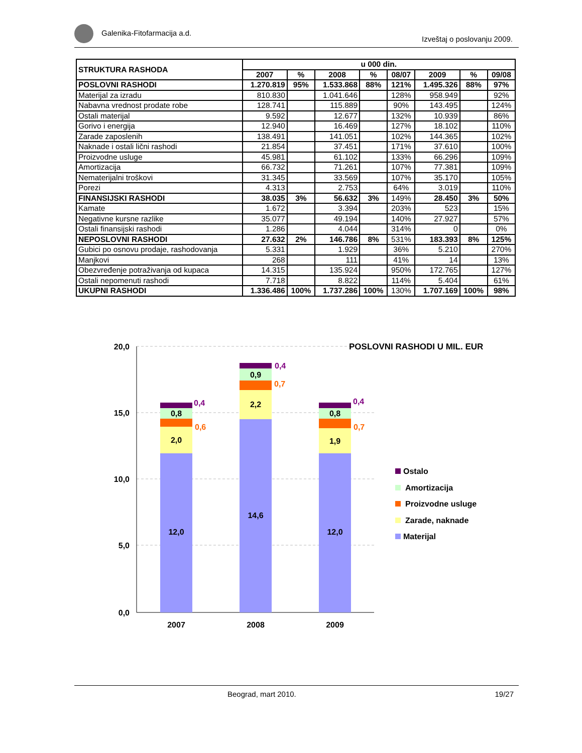Galenika-Fitofarmacija a.d.
Izveštaj o poslovanju 2009.
| STRUKTURA RASHODA | u 000 din. | | | | | | | |
| --- | --- | --- | --- | --- | --- | --- | --- | --- |
| | 2007 | % | 2008 | % | 08/07 | 2009 | % | 09/08 |
| POSLOVNI RASHODI | 1.270.819 | 95% | 1.533.868 | 88% | 121% | 1.495.326 | 88% | 97% |
| Materijal za izradu | 810.830 | | 1.041.646 | | 128% | 958.949 | | 92% |
| Nabavna vrednost prodate robe | 128.741 | | 115.889 | | 90% | 143.495 | | 124% |
| Ostali materijal | 9.592 | | 12.677 | | 132% | 10.939 | | 86% |
| Gorivo i energija | 12.940 | | 16.469 | | 127% | 18.102 | | 110% |
| Zarade zaposlenih | 138.491 | | 141.051 | | 102% | 144.365 | | 102% |
| Naknade i ostali lični rashodi | 21.854 | | 37.451 | | 171% | 37.610 | | 100% |
| Proizvodne usluge | 45.981 | | 61.102 | | 133% | 66.296 | | 109% |
| Amortizacija | 66.732 | | 71.261 | | 107% | 77.381 | | 109% |
| Nematerijalni troškovi | 31.345 | | 33.569 | | 107% | 35.170 | | 105% |
| Porezi | 4.313 | | 2.753 | | 64% | 3.019 | | 110% |
| FINANSIJSKI RASHODI | 38.035 | 3% | 56.632 | 3% | 149% | 28.450 | 3% | 50% |
| Kamate | 1.672 | | 3.394 | | 203% | 523 | | 15% |
| Negativne kursne razlike | 35.077 | | 49.194 | | 140% | 27.927 | | 57% |
| Ostali finansijski rashodi | 1.286 | | 4.044 | | 314% | 0 | | 0% |
| NEPOSLOVNI RASHODI | 27.632 | 2% | 146.786 | 8% | 531% | 183.393 | 8% | 125% |
| Gubici po osnovu prodaje, rashodovanja | 5.331 | | 1.929 | | 36% | 5.210 | | 270% |
| Manjkovi | 268 | | 111 | | 41% | 14 | | 13% |
| Obezvređenje potraživanja od kupaca | 14.315 | | 135.924 | | 950% | 172.765 | | 127% |
| Ostali nepomenuti rashodi | 7.718 | | 8.822 | | 114% | 5.404 | | 61% |
| UKUPNI RASHODI | 1.336.486 | 100% | 1.737.286 | 100% | 130% | 1.707.169 | 100% | 98% |
20,0
15,0
10,0
5,0
0,0
POSLOVNI RASHODI U MIL. EUR
12,0
2,0
0,8
0,6
0,4
14,6
2,2
0,9
0,7
0,4
12,0
1,9
0,8
0,7
0,4
2007
2008
2009
Ostalo
Amortizacija
Proizvodne usluge
Zarade, naknade
Materijal
Beograd, mart 2010. 19/27